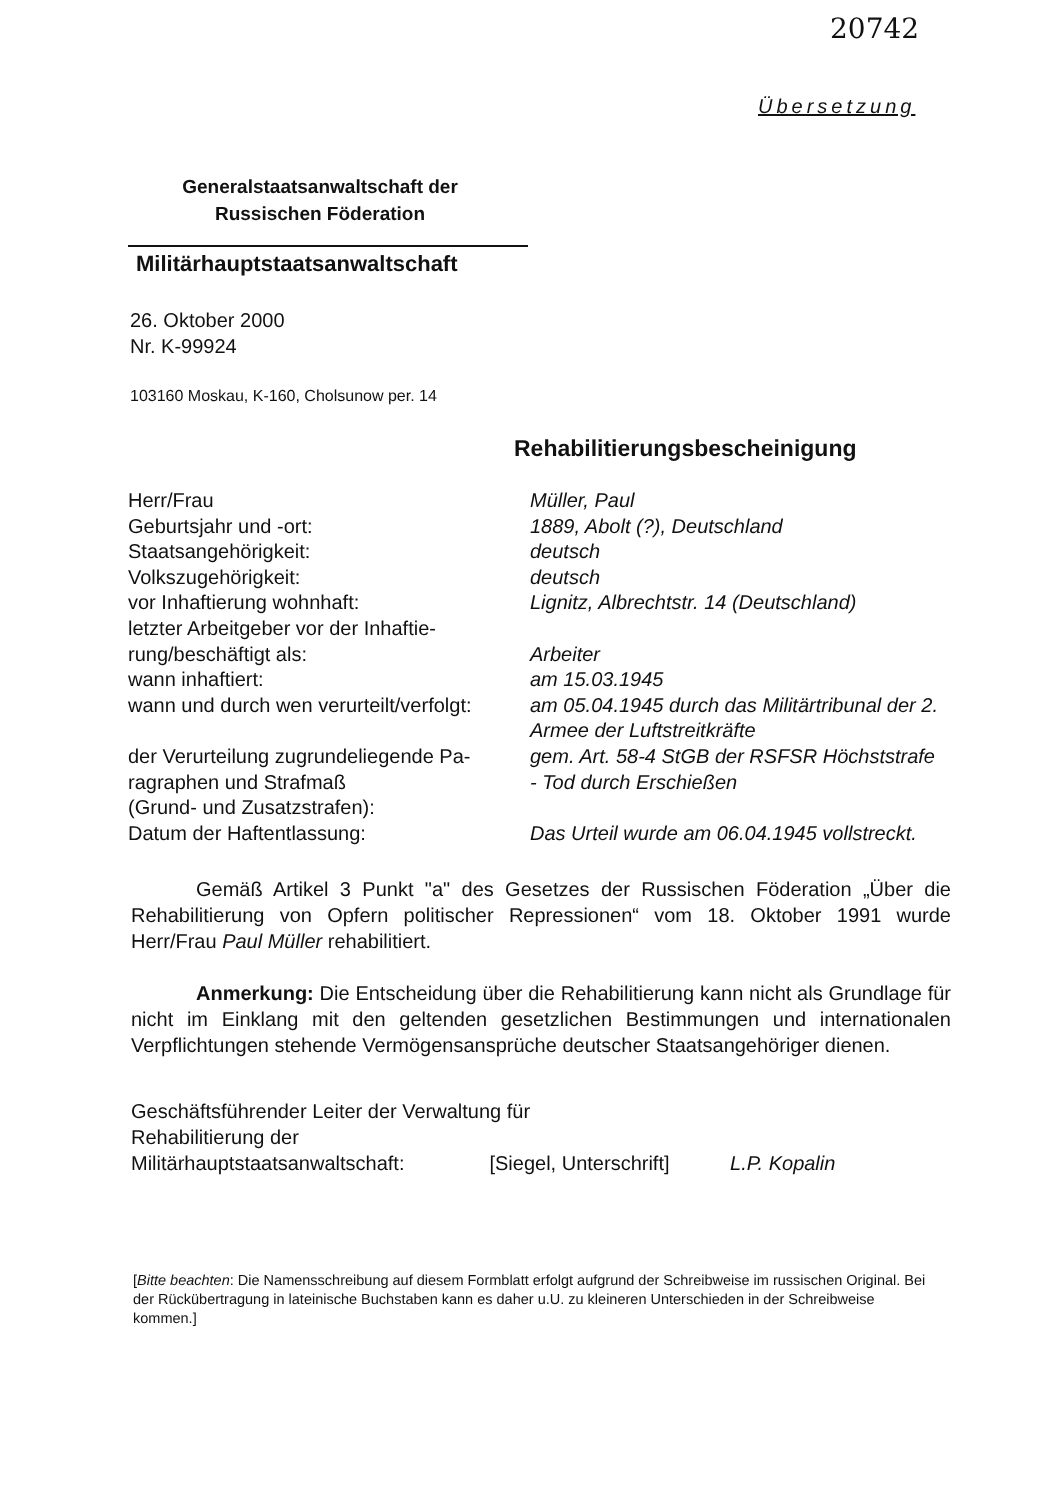20742
Übersetzung
Generalstaatsanwaltschaft der Russischen Föderation
Militärhauptstaatsanwaltschaft
26. Oktober 2000
Nr. K-99924
103160 Moskau, K-160, Cholsunow per. 14
Rehabilitierungsbescheinigung
| Herr/Frau | Müller, Paul |
| Geburtsjahr und -ort: | 1889, Abolt (?), Deutschland |
| Staatsangehörigkeit: | deutsch |
| Volkszugehörigkeit: | deutsch |
| vor Inhaftierung wohnhaft: | Lignitz, Albrechtstr. 14 (Deutschland) |
| letzter Arbeitgeber vor der Inhaftie- rung/beschäftigt als: | Arbeiter |
| wann inhaftiert: | am 15.03.1945 |
| wann und durch wen verurteilt/verfolgt: | am 05.04.1945 durch das Militärtribunal der 2. Armee der Luftstreitkräfte |
| der Verurteilung zugrundeliegende Pa- ragraphen und Strafmaß (Grund- und Zusatzstrafen): | gem. Art. 58-4 StGB der RSFSR Höchststrafe - Tod durch Erschießen |
| Datum der Haftentlassung: | Das Urteil wurde am 06.04.1945 vollstreckt. |
Gemäß Artikel 3 Punkt "a" des Gesetzes der Russischen Föderation „Über die Rehabilitierung von Opfern politischer Repressionen“ vom 18. Oktober 1991 wurde Herr/Frau Paul Müller rehabilitiert.
Anmerkung: Die Entscheidung über die Rehabilitierung kann nicht als Grundlage für nicht im Einklang mit den geltenden gesetzlichen Bestimmungen und internationalen Verpflichtungen stehende Vermögensansprüche deutscher Staats­angehöriger dienen.
Geschäftsführender Leiter der Verwaltung für
Rehabilitierung der
Militärhauptstaatsanwaltschaft: [Siegel, Unterschrift] L.P. Kopalin
[Bitte beachten: Die Namensschreibung auf diesem Formblatt erfolgt aufgrund der Schreibweise im russischen Original. Bei der Rückübertragung in lateinische Buchstaben kann es daher u.U. zu kleineren Unterschieden in der Schreibweise kommen.]